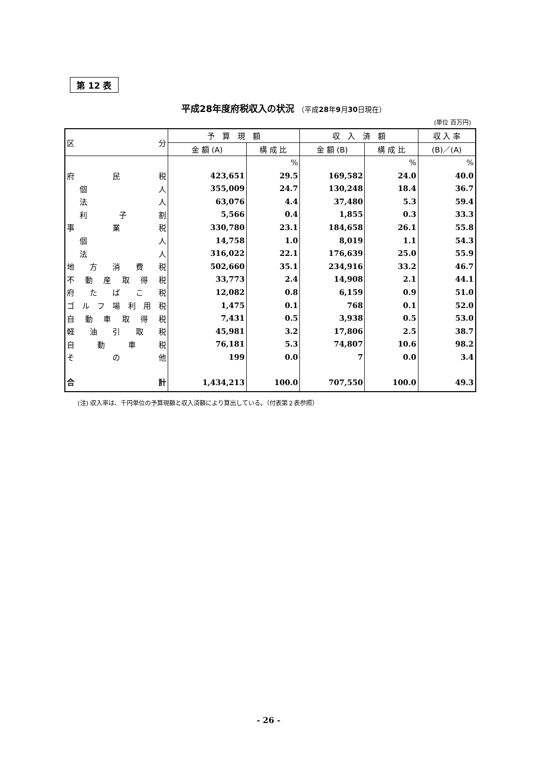第 12 表
平成28年度府税収入の状況 （平成28年9月30日現在）
(単位 百万円)
| 区 分 | 予 算 現 額 | | 収 入 済 額 | | 収 入 率 |
| --- | --- | --- | --- | --- | --- |
| | 金 額 (A) | 構 成 比 | 金 額 (B) | 構 成 比 | (B)／(A) |
| | | % | | % | % |
| 府 民 税 | 423,651 | 29.5 | 169,582 | 24.0 | 40.0 |
| 個 人 | 355,009 | 24.7 | 130,248 | 18.4 | 36.7 |
| 法 人 | 63,076 | 4.4 | 37,480 | 5.3 | 59.4 |
| 利 子 割 | 5,566 | 0.4 | 1,855 | 0.3 | 33.3 |
| 事 業 税 | 330,780 | 23.1 | 184,658 | 26.1 | 55.8 |
| 個 人 | 14,758 | 1.0 | 8,019 | 1.1 | 54.3 |
| 法 人 | 316,022 | 22.1 | 176,639 | 25.0 | 55.9 |
| 地 方 消 費 税 | 502,660 | 35.1 | 234,916 | 33.2 | 46.7 |
| 不 動 産 取 得 税 | 33,773 | 2.4 | 14,908 | 2.1 | 44.1 |
| 府 た ば こ 税 | 12,082 | 0.8 | 6,159 | 0.9 | 51.0 |
| ゴ ル フ 場 利 用 税 | 1,475 | 0.1 | 768 | 0.1 | 52.0 |
| 自 動 車 取 得 税 | 7,431 | 0.5 | 3,938 | 0.5 | 53.0 |
| 軽 油 引 取 税 | 45,981 | 3.2 | 17,806 | 2.5 | 38.7 |
| 自 動 車 税 | 76,181 | 5.3 | 74,807 | 10.6 | 98.2 |
| そ の 他 | 199 | 0.0 | 7 | 0.0 | 3.4 |
| 合 計 | 1,434,213 | 100.0 | 707,550 | 100.0 | 49.3 |
(注) 収入率は、千円単位の予算現額と収入済額により算出している。（付表第２表参照）
- 26 -